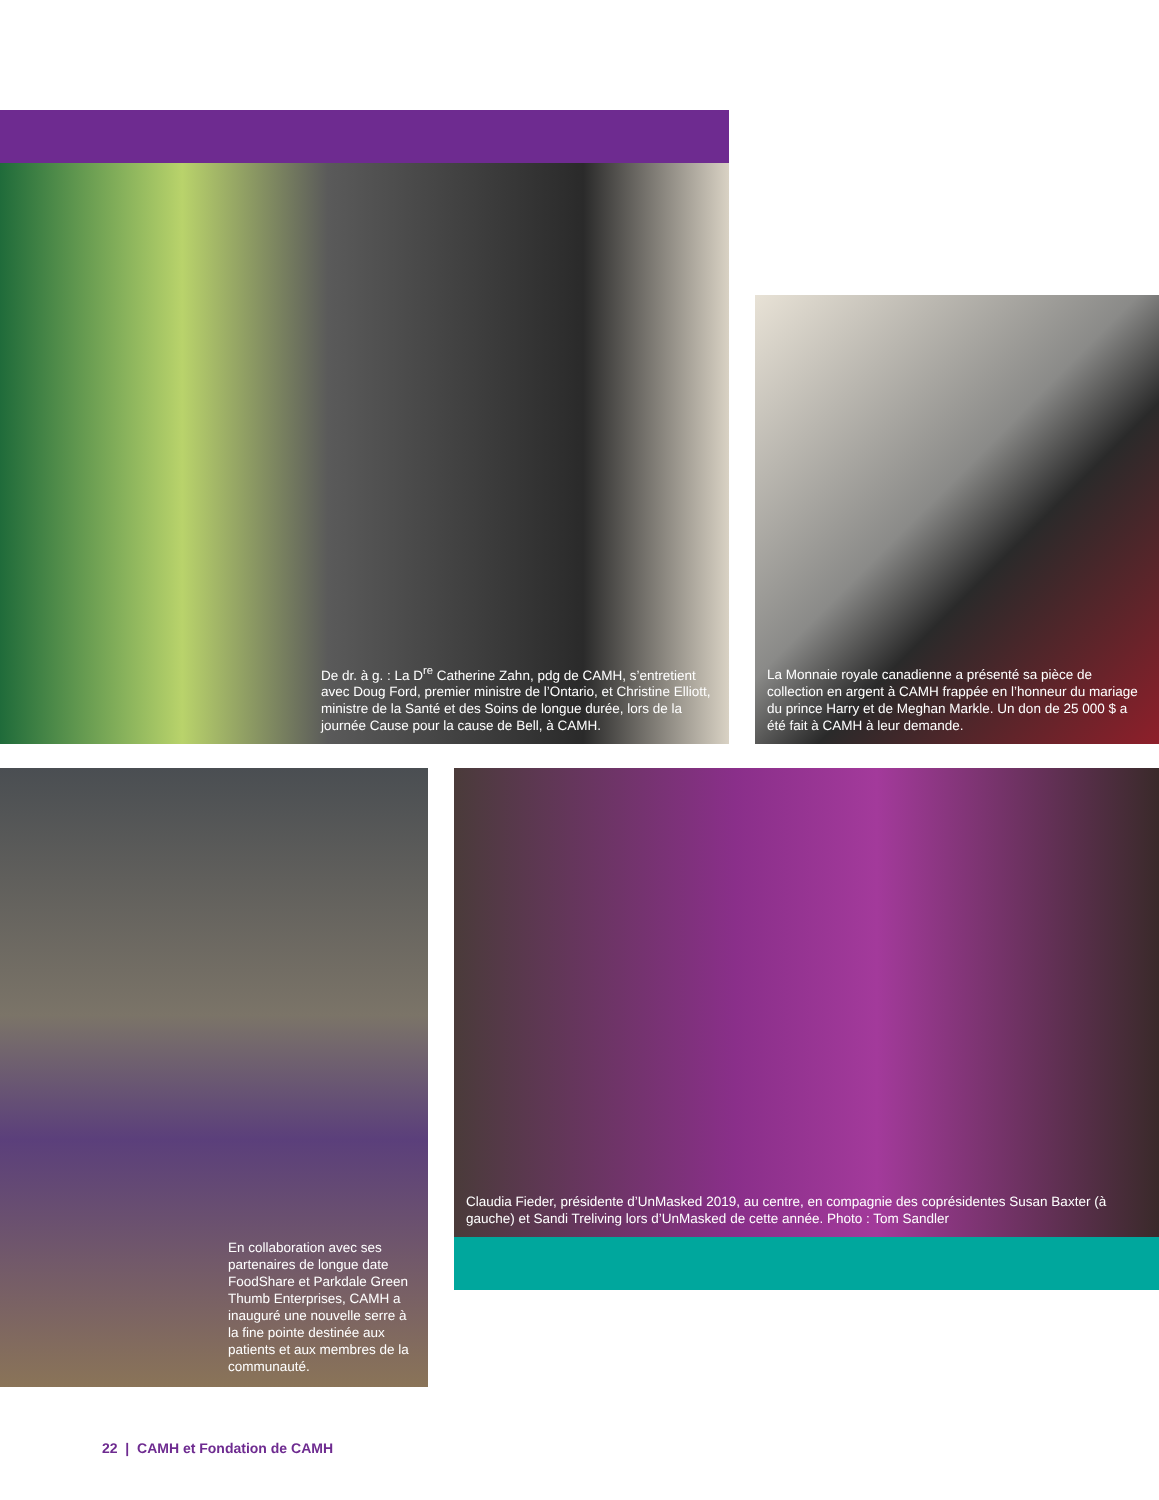De dr. à g. : La D<sup>re</sup> Catherine Zahn, pdg de CAMH, s’entretient avec Doug Ford, premier ministre de l’Ontario, et Christine Elliott, ministre de la Santé et des Soins de longue durée, lors de la journée Cause pour la cause de Bell, à CAMH.
La Monnaie royale canadienne a présenté sa pièce de collection en argent à CAMH frappée en l’honneur du mariage du prince Harry et de Meghan Markle. Un don de 25 000 $ a été fait à CAMH à leur demande.
En collaboration avec ses partenaires de longue date FoodShare et Parkdale Green Thumb Enterprises, CAMH a inauguré une nouvelle serre à la fine pointe destinée aux patients et aux membres de la communauté.
Claudia Fieder, présidente d’UnMasked 2019, au centre, en compagnie des coprésidentes Susan Baxter (à gauche) et Sandi Treliving lors d’UnMasked de cette année. Photo : Tom Sandler
22 | CAMH et Fondation de CAMH